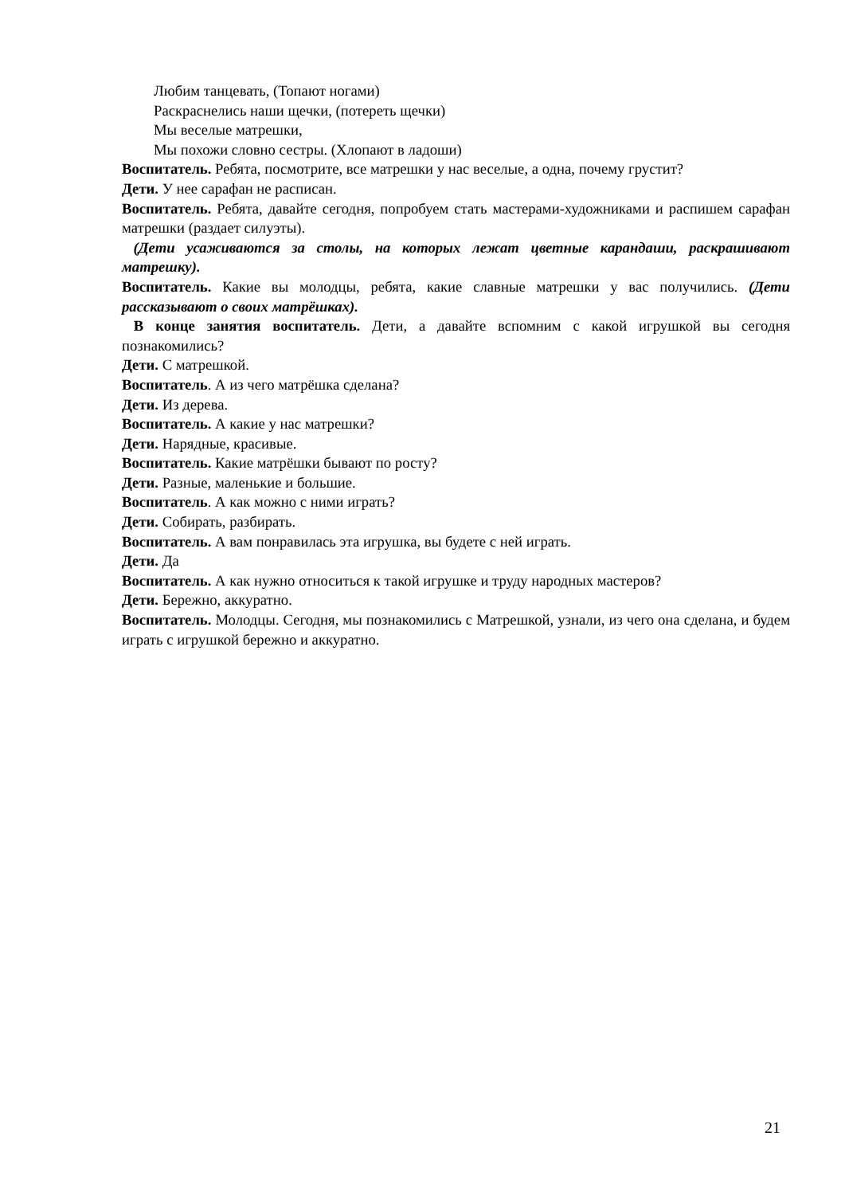Любим танцевать, (Топают ногами)
Раскраснелись наши щечки, (потереть щечки)
Мы веселые матрешки,
Мы похожи словно сестры. (Хлопают в ладоши)
Воспитатель. Ребята, посмотрите, все матрешки у нас веселые, а одна, почему грустит?
Дети. У нее сарафан не расписан.
Воспитатель. Ребята, давайте сегодня, попробуем стать мастерами-художниками и распишем сарафан матрешки (раздает силуэты).
(Дети усаживаются за столы, на которых лежат цветные карандаши, раскрашивают матрешку).
Воспитатель. Какие вы молодцы, ребята, какие славные матрешки у вас получились. (Дети рассказывают о своих матрёшках).
В конце занятия воспитатель. Дети, а давайте вспомним с какой игрушкой вы сегодня познакомились?
Дети. С матрешкой.
Воспитатель. А из чего матрёшка сделана?
Дети. Из дерева.
Воспитатель. А какие у нас матрешки?
Дети. Нарядные, красивые.
Воспитатель. Какие матрёшки бывают по росту?
Дети. Разные, маленькие и большие.
Воспитатель. А как можно с ними играть?
Дети. Собирать, разбирать.
Воспитатель. А вам понравилась эта игрушка, вы будете с ней играть.
Дети. Да
Воспитатель. А как нужно относиться к такой игрушке и труду народных мастеров?
Дети. Бережно, аккуратно.
Воспитатель. Молодцы. Сегодня, мы познакомились с Матрешкой, узнали, из чего она сделана, и будем играть с игрушкой бережно и аккуратно.
21